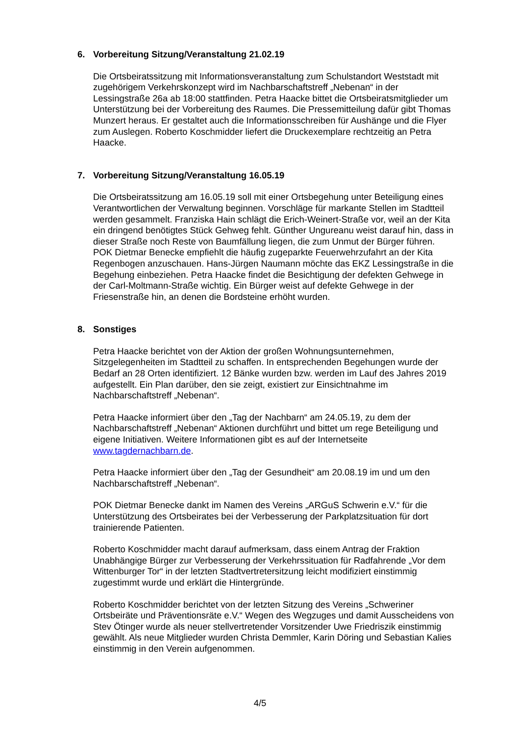6. Vorbereitung Sitzung/Veranstaltung 21.02.19
Die Ortsbeiratssitzung mit Informationsveranstaltung zum Schulstandort Weststadt mit zugehörigem Verkehrskonzept wird im Nachbarschaftstreff „Nebenan“ in der Lessingstraße 26a ab 18:00 stattfinden. Petra Haacke bittet die Ortsbeiratsmitglieder um Unterstützung bei der Vorbereitung des Raumes. Die Pressemitteilung dafür gibt Thomas Munzert heraus. Er gestaltet auch die Informationsschreiben für Aushänge und die Flyer zum Auslegen. Roberto Koschmidder liefert die Druckexemplare rechtzeitig an Petra Haacke.
7. Vorbereitung Sitzung/Veranstaltung 16.05.19
Die Ortsbeiratssitzung am 16.05.19 soll mit einer Ortsbegehung unter Beteiligung eines Verantwortlichen der Verwaltung beginnen. Vorschläge für markante Stellen im Stadtteil werden gesammelt. Franziska Hain schlägt die Erich-Weinert-Straße vor, weil an der Kita ein dringend benötigtes Stück Gehweg fehlt. Günther Ungureanu weist darauf hin, dass in dieser Straße noch Reste von Baumfällung liegen, die zum Unmut der Bürger führen. POK Dietmar Benecke empfiehlt die häufig zugeparkte Feuerwehrzufahrt an der Kita Regenbogen anzuschauen. Hans-Jürgen Naumann möchte das EKZ Lessingstraße in die Begehung einbeziehen. Petra Haacke findet die Besichtigung der defekten Gehwege in der Carl-Moltmann-Straße wichtig. Ein Bürger weist auf defekte Gehwege in der Friesenstraße hin, an denen die Bordsteine erhöht wurden.
8. Sonstiges
Petra Haacke berichtet von der Aktion der großen Wohnungsunternehmen, Sitzgelegenheiten im Stadtteil zu schaffen. In entsprechenden Begehungen wurde der Bedarf an 28 Orten identifiziert. 12 Bänke wurden bzw. werden im Lauf des Jahres 2019 aufgestellt. Ein Plan darüber, den sie zeigt, existiert zur Einsichtnahme im Nachbarschaftstreff „Nebenan“.
Petra Haacke informiert über den „Tag der Nachbarn“ am 24.05.19, zu dem der Nachbarschaftstreff „Nebenan“ Aktionen durchführt und bittet um rege Beteiligung und eigene Initiativen. Weitere Informationen gibt es auf der Internetseite www.tagdernachbarn.de.
Petra Haacke informiert über den „Tag der Gesundheit“ am 20.08.19 im und um den Nachbarschaftstreff „Nebenan“.
POK Dietmar Benecke dankt im Namen des Vereins „ARGuS Schwerin e.V.“ für die Unterstützung des Ortsbeirates bei der Verbesserung der Parkplatzsituation für dort trainierende Patienten.
Roberto Koschmidder macht darauf aufmerksam, dass einem Antrag der Fraktion Unabhängige Bürger zur Verbesserung der Verkehrssituation für Radfahrende „Vor dem Wittenburger Tor“ in der letzten Stadtvertretersitzung leicht modifiziert einstimmig zugestimmt wurde und erklärt die Hintergründe.
Roberto Koschmidder berichtet von der letzten Sitzung des Vereins „Schweriner Ortsbeiräte und Präventionsräte e.V.“ Wegen des Wegzuges und damit Ausscheidens von Stev Ötinger wurde als neuer stellvertretender Vorsitzender Uwe Friedriszik einstimmig gewählt. Als neue Mitglieder wurden Christa Demmler, Karin Döring und Sebastian Kalies einstimmig in den Verein aufgenommen.
4/5